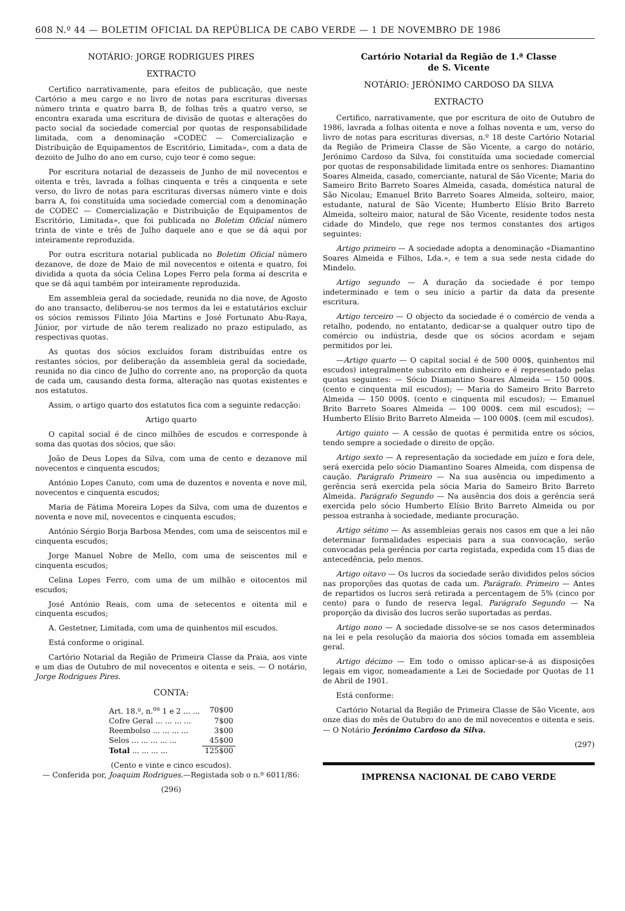608 N.º 44 — BOLETIM OFICIAL DA REPÚBLICA DE CABO VERDE — 1 DE NOVEMBRO DE 1986
NOTÁRIO: JORGE RODRIGUES PIRES
EXTRACTO
Certifico narrativamente, para efeitos de publicação, que neste Cartório a meu cargo e no livro de notas para escrituras diversas número trinta e quatro barra B, de folhas três a quatro verso, se encontra exarada uma escritura de divisão de quotas e alterações do pacto social da sociedade comercial por quotas de responsabilidade limitada, com a denominação «CODEC — Comercialização e Distribuição de Equipamentos de Escritório, Limitada», com a data de dezoito de Julho do ano em curso, cujo teor é como segue:
Por escritura notarial de dezasseis de Junho de mil novecentos e oitenta e três, lavrada a folhas cinquenta e três a cinquenta e sete verso, do livro de notas para escrituras diversas número vinte e dois barra A, foi constituída uma sociedade comercial com a denominação de CODEC — Comercialização e Distribuição de Equipamentos de Escritório, Limitada», que foi publicada no Boletim Oficial número trinta de vinte e três de Julho daquele ano e que se dá aqui por inteiramente reproduzida.
Por outra escritura notarial publicada no Boletim Oficial número dezanove, de doze de Maio de mil novecentos e oitenta e quatro, foi dividida a quota da sócia Celina Lopes Ferro pela forma aí descrita e que se dá aqui também por inteiramente reproduzida.
Em assembleia geral da sociedade, reunida no dia nove, de Agosto do ano transacto, deliberou-se nos termos da lei e estatutários excluir os sócios remissos Filinto Jóia Martins e José Fortunato Abu-Raya, Júnior, por virtude de não terem realizado no prazo estipulado, as respectivas quotas.
As quotas dos sócios excluídos foram distribuídas entre os restantes sócios, por deliberação da assembleia geral da sociedade, reunida no dia cinco de Julho do corrente ano, na proporção da quota de cada um, causando desta forma, alteração nas quotas existentes e nos estatutos.
Assim, o artigo quarto dos estatutos fica com a seguinte redacção:
Artigo quarto
O capital social é de cinco milhões de escudos e corresponde à soma das quotas dos sócios, que são:
João de Deus Lopes da Silva, com uma de cento e dezanove mil novecentos e cinquenta escudos;
António Lopes Canuto, com uma de duzentos e noventa e nove mil, novecentos e cinquenta escudos;
Maria de Fátima Moreira Lopes da Silva, com uma de duzentos e noventa e nove mil, novecentos e cinquenta escudos;
António Sérgio Borja Barbosa Mendes, com uma de seiscentos mil e cinquenta escudos;
Jorge Manuel Nobre de Mello, com uma de seiscentos mil e cinquenta escudos;
Celina Lopes Ferro, com uma de um milhão e oitocentos mil escudos;
José António Reais, com uma de setecentos e oitenta mil e cinquenta escudos;
A. Gestetner, Limitada, com uma de quinhentos mil escudos.
Está conforme o original.
Cartório Notarial da Região de Primeira Classe da Praia, aos vinte e um dias de Outubro de mil novecentos e oitenta e seis. — O notário, Jorge Rodrigues Pires.
CONTA:
| Art. 18.º, n.<sup>os</sup> 1 e 2 ... ... | 70$00 |
| Cofre Geral ... ... ... ... | 7$00 |
| Reembolso ... ... ... ... | 3$00 |
| Selos ... ... ... ... ... | 45$00 |
| Total ... ... ... ... | 125$00 |
(Cento e vinte e cinco escudos).
— Conferida por, Joaquim Rodrigues.—Registada sob o n.º 6011/86:
(296)
Cartório Notarial da Região de 1.ª Classe
de S. Vicente
NOTÁRIO: JERÓNIMO CARDOSO DA SILVA
EXTRACTO
Certifico, narrativamente, que por escritura de oito de Outubro de 1986, lavrada a folhas oitenta e nove a folhas noventa e um, verso do livro de notas para escrituras diversas, n.º 18 deste Cartório Notarial da Região de Primeira Classe de São Vicente, a cargo do notário, Jerónimo Cardoso da Silva, foi constituída uma sociedade comercial por quotas de responsabilidade limitada entre os senhores: Diamantino Soares Almeida, casado, comerciante, natural de São Vicente; Maria do Sameiro Brito Barreto Soares Almeida, casada, doméstica natural de São Nicolau; Emanuel Brito Barreto Soares Almeida, solteiro, maior, estudante, natural de São Vicente; Humberto Elísio Brito Barreto Almeida, solteiro maior, natural de São Vicente, residente todos nesta cidade do Mindelo, que rege nos termos constantes dos artigos seguintes:
Artigo primeiro — A sociedade adopta a denominação «Diamantino Soares Almeida e Filhos, Lda.», e tem a sua sede nesta cidade do Mindelo.
Artigo segundo — A duração da sociedade é por tempo indeterminado e tem o seu início a partir da data da presente escritura.
Artigo terceiro — O objecto da sociedade é o comércio de venda a retalho, podendo, no entatanto, dedicar-se a qualquer outro tipo de comércio ou indústria, desde que os sócios acordam e sejam permitidos por lei.
—Artigo quarto — O capital social é de 500 000$, quinhentos mil escudos) integralmente subscrito em dinheiro e é representado pelas quotas seguintes: — Sócio Diamantino Soares Almeida — 150 000$. (cento e cinquenta mil escudos); — Maria do Sameiro Brito Barreto Almeida — 150 000$. (cento e cinquenta mil escudos); — Emanuel Brito Barreto Soares Almeida — 100 000$. cem mil escudos); — Humberto Elísio Brito Barreto Almeida — 100 000$. (cem mil escudos).
Artigo quinto — A cessão de quotas é permitida entre os sócios, tendo sempre a sociedade o direito de opção.
Artigo sexto — A representação da sociedade em juízo e fora dele, será exercida pelo sócio Diamantino Soares Almeida, com dispensa de caução. Parágrafo Primeiro — Na sua ausência ou impedimento a gerência será exercida pela sócia Maria do Sameiro Brito Barreto Almeida. Parágrafo Segundo — Na ausência dos dois a gerência será exercida pelo sócio Humberto Elísio Brito Barreto Almeida ou por pessoa estranha à sociedade, mediante procuração.
Artigo sétimo — As assembleias gerais nos casos em que a lei não determinar formalidades especiais para a sua convocação, serão convocadas pela gerência por carta registada, expedida com 15 dias de antecedência, pelo menos.
Artigo oitavo — Os lucros da sociedade serão divididos pelos sócios nas proporções das quotas de cada um. Parágrafo. Primeiro — Antes de repartidos os lucros será retirada a percentagem de 5% (cinco por cento) para o fundo de reserva legal. Parágrafo Segundo — Na proporção da divisão dos lucros serão suportadas as perdas.
Artigo nono — A sociedade dissolve-se se nos casos determinados na lei e pela resolução da maioria dos sócios tomada em assembleia geral.
Artigo décimo — Em todo o omisso aplicar-se-á as disposições legais em vigor, nomeadamente a Lei de Sociedade por Quotas de 11 de Abril de 1901.
Está conforme:
Cartório Notarial da Região de Primeira Classe de São Vicente, aos onze dias do mês de Outubro do ano de mil novecentos e oitenta e seis. — O Notário Jerónimo Cardoso da Silva.
(297)
IMPRENSA NACIONAL DE CABO VERDE